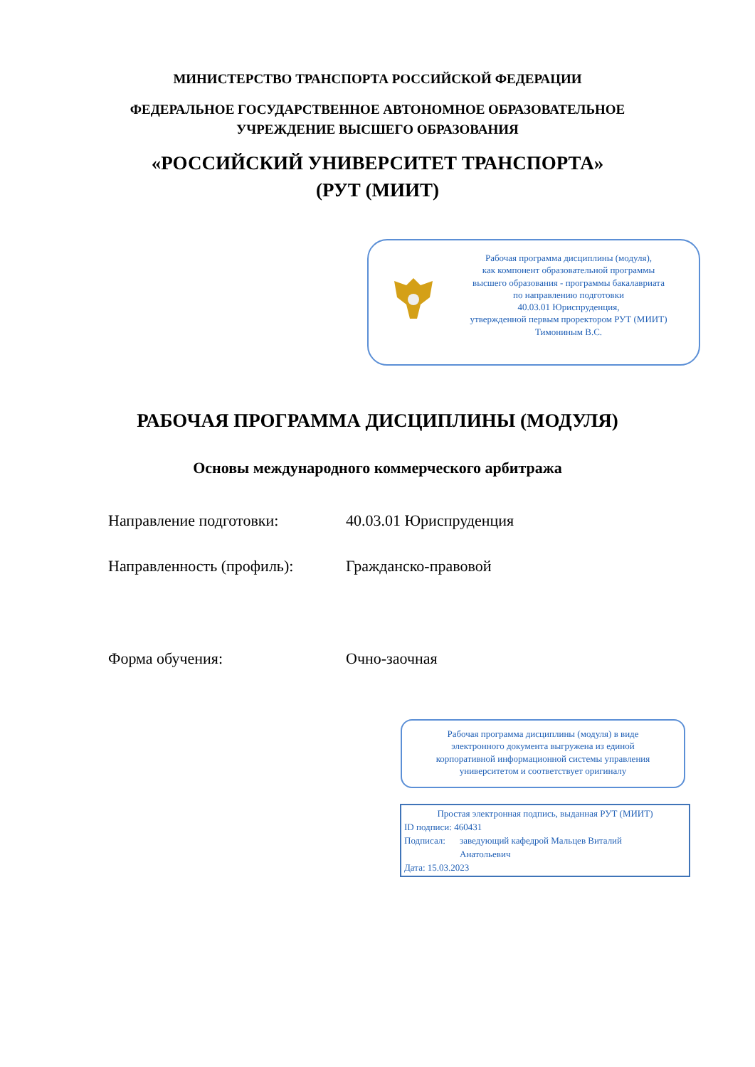МИНИСТЕРСТВО ТРАНСПОРТА РОССИЙСКОЙ ФЕДЕРАЦИИ
ФЕДЕРАЛЬНОЕ ГОСУДАРСТВЕННОЕ АВТОНОМНОЕ ОБРАЗОВАТЕЛЬНОЕ
УЧРЕЖДЕНИЕ ВЫСШЕГО ОБРАЗОВАНИЯ
«РОССИЙСКИЙ УНИВЕРСИТЕТ ТРАНСПОРТА»
(РУТ (МИИТ)
Рабочая программа дисциплины (модуля),
как компонент образовательной программы
высшего образования - программы бакалавриата
по направлению подготовки
40.03.01 Юриспруденция,
утвержденной первым проректором РУТ (МИИТ)
Тимониным В.С.
РАБОЧАЯ ПРОГРАММА ДИСЦИПЛИНЫ (МОДУЛЯ)
Основы международного коммерческого арбитража
Направление подготовки: 40.03.01 Юриспруденция
Направленность (профиль): Гражданско-правовой
Форма обучения: Очно-заочная
Рабочая программа дисциплины (модуля) в виде
электронного документа выгружена из единой
корпоративной информационной системы управления
университетом и соответствует оригиналу
Простая электронная подпись, выданная РУТ (МИИТ)
ID подписи: 460431
Подписал: заведующий кафедрой Мальцев Виталий
Анатольевич
Дата: 15.03.2023